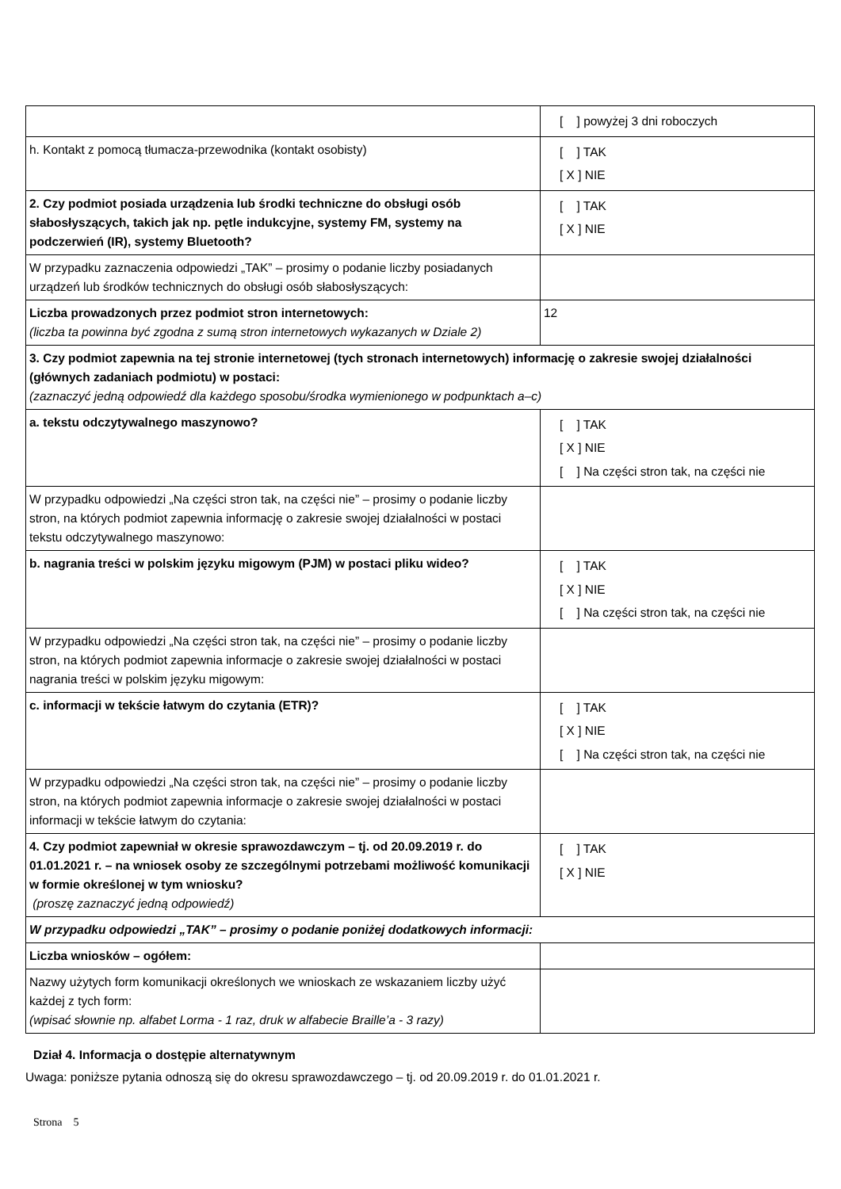| | [ ] powyżej 3 dni roboczych |
| h. Kontakt z pomocą tłumacza-przewodnika (kontakt osobisty) | [ ] TAK [ X ] NIE |
| 2. Czy podmiot posiada urządzenia lub środki techniczne do obsługi osób słabosłyszących, takich jak np. pętle indukcyjne, systemy FM, systemy na podczerwień (IR), systemy Bluetooth? | [ ] TAK [ X ] NIE |
| W przypadku zaznaczenia odpowiedzi „TAK” – prosimy o podanie liczby posiadanych urządzeń lub środków technicznych do obsługi osób słabosłyszących: | |
| Liczba prowadzonych przez podmiot stron internetowych: (liczba ta powinna być zgodna z sumą stron internetowych wykazanych w Dziale 2) | 12 |
| 3. Czy podmiot zapewnia na tej stronie internetowej (tych stronach internetowych) informację o zakresie swojej działalności (głównych zadaniach podmiotu) w postaci: (zaznaczyć jedną odpowiedź dla każdego sposobu/środka wymienionego w podpunktach a–c) | |
| a. tekstu odczytywalnego maszynowo? | [ ] TAK [ X ] NIE [ ] Na części stron tak, na części nie |
| W przypadku odpowiedzi „Na części stron tak, na części nie” – prosimy o podanie liczby stron, na których podmiot zapewnia informację o zakresie swojej działalności w postaci tekstu odczytywalnego maszynowo: | |
| b. nagrania treści w polskim języku migowym (PJM) w postaci pliku wideo? | [ ] TAK [ X ] NIE [ ] Na części stron tak, na części nie |
| W przypadku odpowiedzi „Na części stron tak, na części nie” – prosimy o podanie liczby stron, na których podmiot zapewnia informacje o zakresie swojej działalności w postaci nagrania treści w polskim języku migowym: | |
| c. informacji w tekście łatwym do czytania (ETR)? | [ ] TAK [ X ] NIE [ ] Na części stron tak, na części nie |
| W przypadku odpowiedzi „Na części stron tak, na części nie” – prosimy o podanie liczby stron, na których podmiot zapewnia informacje o zakresie swojej działalności w postaci informacji w tekście łatwym do czytania: | |
| 4. Czy podmiot zapewniał w okresie sprawozdawczym – tj. od 20.09.2019 r. do 01.01.2021 r. – na wniosek osoby ze szczególnymi potrzebami możliwość komunikacji w formie określonej w tym wniosku? (proszę zaznaczyć jedną odpowiedź) | [ ] TAK [ X ] NIE |
| W przypadku odpowiedzi „TAK” – prosimy o podanie poniżej dodatkowych informacji: | |
| Liczba wniosków – ogółem: | |
| Nazwy użytych form komunikacji określonych we wnioskach ze wskazaniem liczby użyć każdej z tych form: (wpisać słownie np. alfabet Lorma - 1 raz, druk w alfabecie Braille’a - 3 razy) | |
Dział 4. Informacja o dostępie alternatywnym
Uwaga: poniższe pytania odnoszą się do okresu sprawozdawczego – tj. od 20.09.2019 r. do 01.01.2021 r.
Strona 5